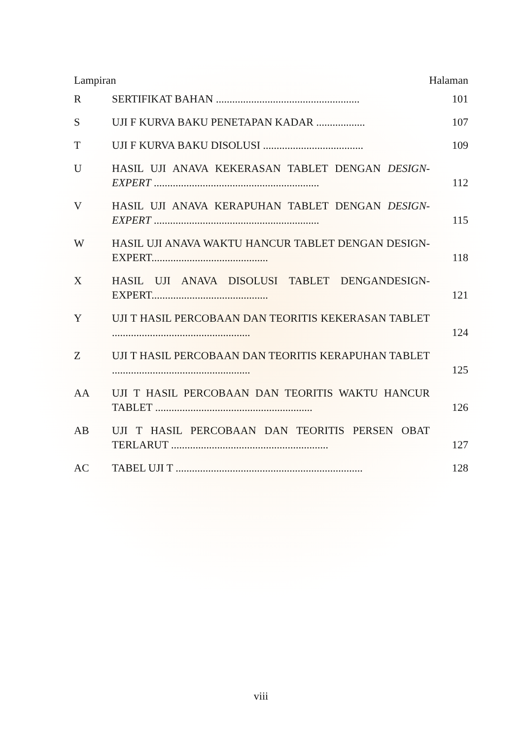Lampiran Halaman
| R | SERTIFIKAT BAHAN ..................................................... | 101 |
| S | UJI F KURVA BAKU PENETAPAN KADAR .................. | 107 |
| T | UJI F KURVA BAKU DISOLUSI ..................................... | 109 |
| U | HASIL UJI ANAVA KEKERASAN TABLET DENGAN DESIGN-EXPERT ............................................................. | 112 |
| V | HASIL UJI ANAVA KERAPUHAN TABLET DENGAN DESIGN-EXPERT ............................................................. | 115 |
| W | HASIL UJI ANAVA WAKTU HANCUR TABLET DENGAN DESIGN-EXPERT........................................... | 118 |
| X | HASIL UJI ANAVA DISOLUSI TABLET DENGANDESIGN-EXPERT........................................... | 121 |
| Y | UJI T HASIL PERCOBAAN DAN TEORITIS KEKERASAN TABLET ................................................... | 124 |
| Z | UJI T HASIL PERCOBAAN DAN TEORITIS KERAPUHAN TABLET ................................................... | 125 |
| AA | UJI T HASIL PERCOBAAN DAN TEORITIS WAKTU HANCUR TABLET .......................................................... | 126 |
| AB | UJI T HASIL PERCOBAAN DAN TEORITIS PERSEN OBAT TERLARUT .......................................................... | 127 |
| AC | TABEL UJI T ..................................................................... | 128 |
viii